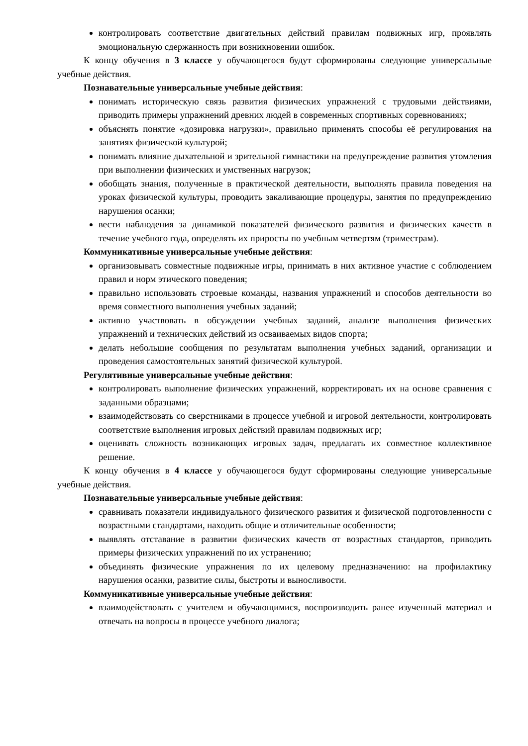контролировать соответствие двигательных действий правилам подвижных игр, проявлять эмоциональную сдержанность при возникновении ошибок.
К концу обучения в 3 классе у обучающегося будут сформированы следующие универсальные учебные действия.
Познавательные универсальные учебные действия:
понимать историческую связь развития физических упражнений с трудовыми действиями, приводить примеры упражнений древних людей в современных спортивных соревнованиях;
объяснять понятие «дозировка нагрузки», правильно применять способы её регулирования на занятиях физической культурой;
понимать влияние дыхательной и зрительной гимнастики на предупреждение развития утомления при выполнении физических и умственных нагрузок;
обобщать знания, полученные в практической деятельности, выполнять правила поведения на уроках физической культуры, проводить закаливающие процедуры, занятия по предупреждению нарушения осанки;
вести наблюдения за динамикой показателей физического развития и физических качеств в течение учебного года, определять их приросты по учебным четвертям (триместрам).
Коммуникативные универсальные учебные действия:
организовывать совместные подвижные игры, принимать в них активное участие с соблюдением правил и норм этического поведения;
правильно использовать строевые команды, названия упражнений и способов деятельности во время совместного выполнения учебных заданий;
активно участвовать в обсуждении учебных заданий, анализе выполнения физических упражнений и технических действий из осваиваемых видов спорта;
делать небольшие сообщения по результатам выполнения учебных заданий, организации и проведения самостоятельных занятий физической культурой.
Регулятивные универсальные учебные действия:
контролировать выполнение физических упражнений, корректировать их на основе сравнения с заданными образцами;
взаимодействовать со сверстниками в процессе учебной и игровой деятельности, контролировать соответствие выполнения игровых действий правилам подвижных игр;
оценивать сложность возникающих игровых задач, предлагать их совместное коллективное решение.
К концу обучения в 4 классе у обучающегося будут сформированы следующие универсальные учебные действия.
Познавательные универсальные учебные действия:
сравнивать показатели индивидуального физического развития и физической подготовленности с возрастными стандартами, находить общие и отличительные особенности;
выявлять отставание в развитии физических качеств от возрастных стандартов, приводить примеры физических упражнений по их устранению;
объединять физические упражнения по их целевому предназначению: на профилактику нарушения осанки, развитие силы, быстроты и выносливости.
Коммуникативные универсальные учебные действия:
взаимодействовать с учителем и обучающимися, воспроизводить ранее изученный материал и отвечать на вопросы в процессе учебного диалога;